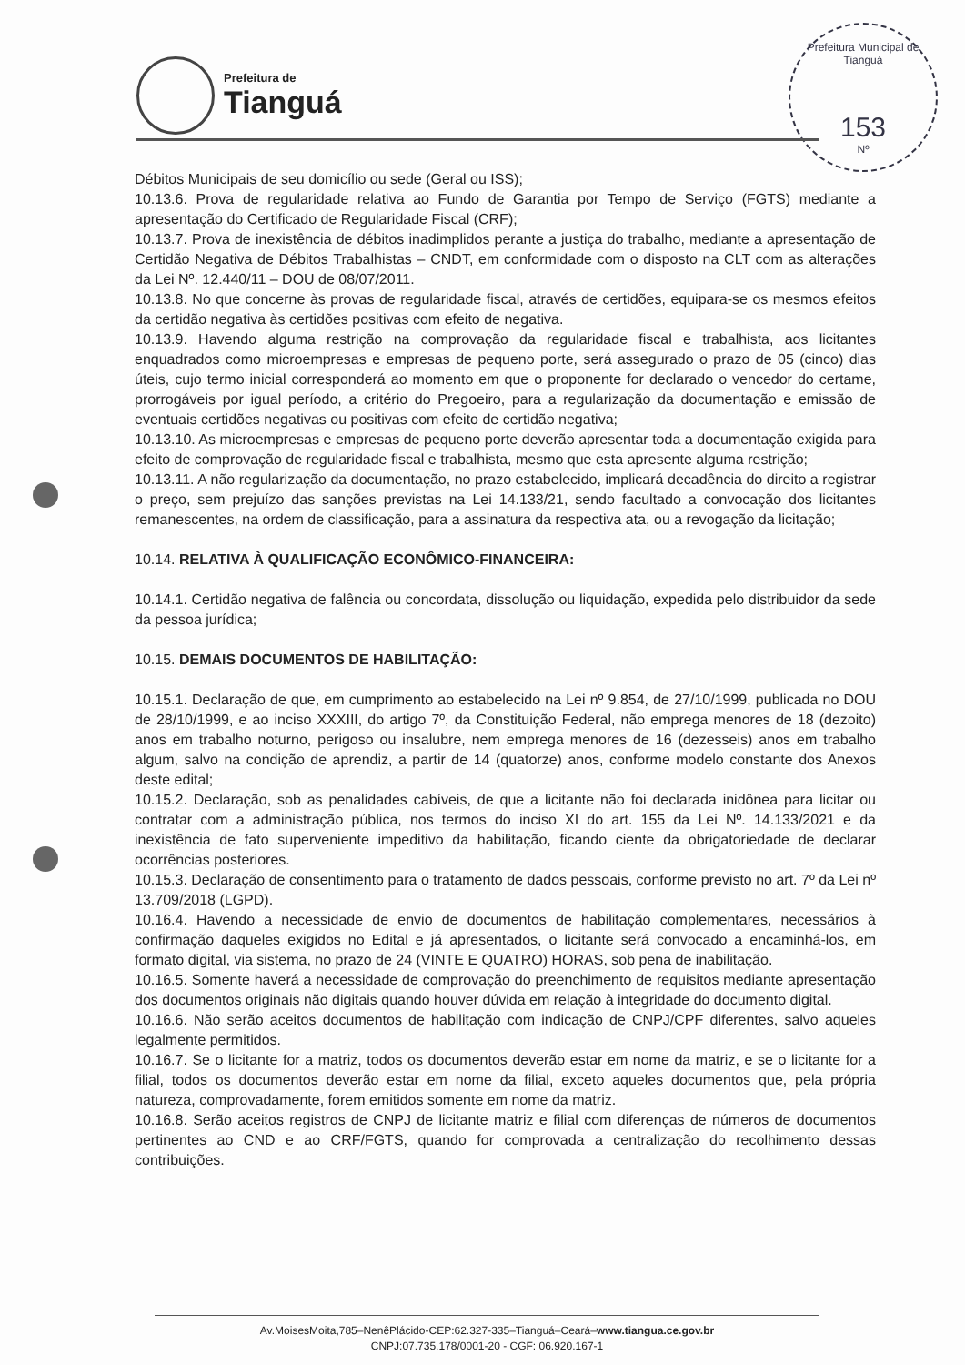Prefeitura de
Tianguá
Prefeitura Municipal de Tianguá
153
Nº
Débitos Municipais de seu domicílio ou sede (Geral ou ISS);
10.13.6. Prova de regularidade relativa ao Fundo de Garantia por Tempo de Serviço (FGTS) mediante a apresentação do Certificado de Regularidade Fiscal (CRF);
10.13.7. Prova de inexistência de débitos inadimplidos perante a justiça do trabalho, mediante a apresentação de Certidão Negativa de Débitos Trabalhistas – CNDT, em conformidade com o disposto na CLT com as alterações da Lei Nº. 12.440/11 – DOU de 08/07/2011.
10.13.8. No que concerne às provas de regularidade fiscal, através de certidões, equipara-se os mesmos efeitos da certidão negativa às certidões positivas com efeito de negativa.
10.13.9. Havendo alguma restrição na comprovação da regularidade fiscal e trabalhista, aos licitantes enquadrados como microempresas e empresas de pequeno porte, será assegurado o prazo de 05 (cinco) dias úteis, cujo termo inicial corresponderá ao momento em que o proponente for declarado o vencedor do certame, prorrogáveis por igual período, a critério do Pregoeiro, para a regularização da documentação e emissão de eventuais certidões negativas ou positivas com efeito de certidão negativa;
10.13.10. As microempresas e empresas de pequeno porte deverão apresentar toda a documentação exigida para efeito de comprovação de regularidade fiscal e trabalhista, mesmo que esta apresente alguma restrição;
10.13.11. A não regularização da documentação, no prazo estabelecido, implicará decadência do direito a registrar o preço, sem prejuízo das sanções previstas na Lei 14.133/21, sendo facultado a convocação dos licitantes remanescentes, na ordem de classificação, para a assinatura da respectiva ata, ou a revogação da licitação;
10.14. RELATIVA À QUALIFICAÇÃO ECONÔMICO-FINANCEIRA:
10.14.1. Certidão negativa de falência ou concordata, dissolução ou liquidação, expedida pelo distribuidor da sede da pessoa jurídica;
10.15. DEMAIS DOCUMENTOS DE HABILITAÇÃO:
10.15.1. Declaração de que, em cumprimento ao estabelecido na Lei nº 9.854, de 27/10/1999, publicada no DOU de 28/10/1999, e ao inciso XXXIII, do artigo 7º, da Constituição Federal, não emprega menores de 18 (dezoito) anos em trabalho noturno, perigoso ou insalubre, nem emprega menores de 16 (dezesseis) anos em trabalho algum, salvo na condição de aprendiz, a partir de 14 (quatorze) anos, conforme modelo constante dos Anexos deste edital;
10.15.2. Declaração, sob as penalidades cabíveis, de que a licitante não foi declarada inidônea para licitar ou contratar com a administração pública, nos termos do inciso XI do art. 155 da Lei Nº. 14.133/2021 e da inexistência de fato superveniente impeditivo da habilitação, ficando ciente da obrigatoriedade de declarar ocorrências posteriores.
10.15.3. Declaração de consentimento para o tratamento de dados pessoais, conforme previsto no art. 7º da Lei nº 13.709/2018 (LGPD).
10.16.4. Havendo a necessidade de envio de documentos de habilitação complementares, necessários à confirmação daqueles exigidos no Edital e já apresentados, o licitante será convocado a encaminhá-los, em formato digital, via sistema, no prazo de 24 (VINTE E QUATRO) HORAS, sob pena de inabilitação.
10.16.5. Somente haverá a necessidade de comprovação do preenchimento de requisitos mediante apresentação dos documentos originais não digitais quando houver dúvida em relação à integridade do documento digital.
10.16.6. Não serão aceitos documentos de habilitação com indicação de CNPJ/CPF diferentes, salvo aqueles legalmente permitidos.
10.16.7. Se o licitante for a matriz, todos os documentos deverão estar em nome da matriz, e se o licitante for a filial, todos os documentos deverão estar em nome da filial, exceto aqueles documentos que, pela própria natureza, comprovadamente, forem emitidos somente em nome da matriz.
10.16.8. Serão aceitos registros de CNPJ de licitante matriz e filial com diferenças de números de documentos pertinentes ao CND e ao CRF/FGTS, quando for comprovada a centralização do recolhimento dessas contribuições.
Av.MoisesMoita,785–NenêPlácido-CEP:62.327-335–Tianguá–Ceará–www.tiangua.ce.gov.br
CNPJ:07.735.178/0001-20 - CGF: 06.920.167-1